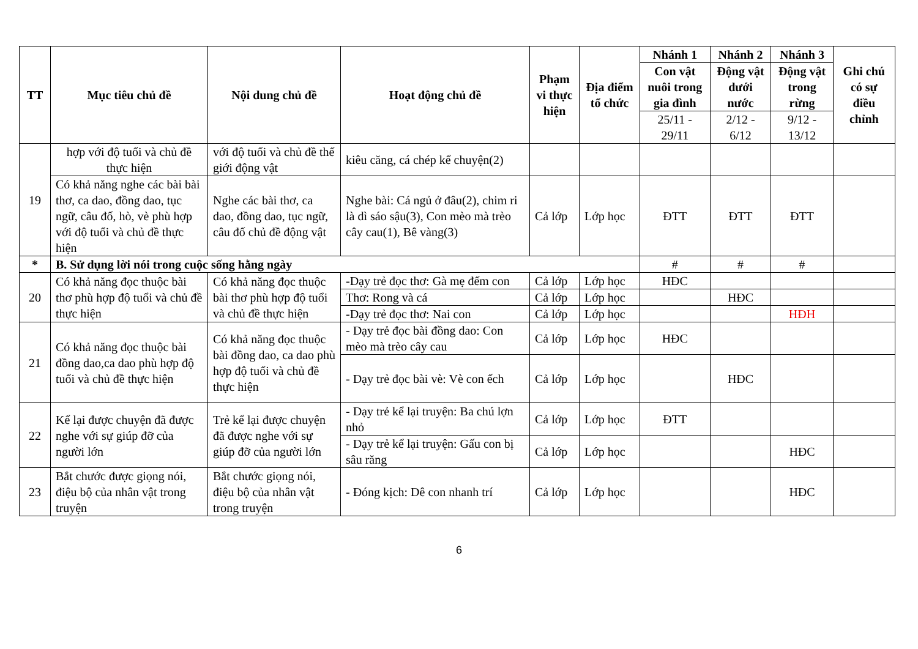| TT | Mục tiêu chủ đề | Nội dung chủ đề | Hoạt động chủ đề | Phạm vi thực hiện | Địa điểm tổ chức | Nhánh 1 | Nhánh 2 | Nhánh 3 | Ghi chú có sự điều chỉnh |
| --- | --- | --- | --- | --- | --- | --- | --- | --- | --- |
| | | | | | | Con vật nuôi trong gia đình | Động vật dưới nước | Động vật trong rừng | |
| | | | | | | 25/11 - 29/11 | 2/12 - 6/12 | 9/12 - 13/12 | |
| 19 | hợp với độ tuổi và chủ đề thực hiện | với độ tuổi và chủ đề thế giới động vật | kiêu căng, cá chép kể chuyện(2) | | | | | | |
| | Có khả năng nghe các bài bài thơ, ca dao, đồng dao, tục ngữ, câu đố, hò, vè phù hợp với độ tuổi và chủ đề thực hiện | Nghe các bài thơ, ca dao, đồng dao, tục ngữ, câu đố chủ đề động vật | Nghe bài: Cá ngủ ở đâu(2), chim ri là dì sáo sậu(3), Con mèo mà trèo cây cau(1), Bê vàng(3) | Cả lớp | Lớp học | ĐTT | ĐTT | ĐTT | |
| * | B. Sử dụng lời nói trong cuộc sống hằng ngày | | | | | # | # | # | |
| 20 | Có khả năng đọc thuộc bài thơ phù hợp độ tuổi và chủ đề thực hiện | Có khả năng đọc thuộc bài thơ phù hợp độ tuổi và chủ đề thực hiện | -Dạy trẻ đọc thơ: Gà mẹ đếm con | Cả lớp | Lớp học | HĐC | | | |
| | | | Thơ: Rong và cá | Cả lớp | Lớp học | | HĐC | | |
| | | | -Dạy trẻ đọc thơ: Nai con | Cả lớp | Lớp học | | | HĐH | |
| 21 | Có khả năng đọc thuộc bài đồng dao,ca dao phù hợp độ tuổi và chủ đề thực hiện | Có khả năng đọc thuộc bài đồng dao, ca dao phù hợp độ tuổi và chủ đề thực hiện | - Dạy trẻ đọc bài đồng dao: Con mèo mà trèo cây cau | Cả lớp | Lớp học | HĐC | | | |
| | | | - Dạy trẻ đọc bài vè: Vè con ếch | Cả lớp | Lớp học | | HĐC | | |
| 22 | Kể lại được chuyện đã được nghe với sự giúp đỡ của người lớn | Trẻ kể lại được chuyện đã được nghe với sự giúp đỡ của người lớn | - Dạy trẻ kể lại truyện: Ba chú lợn nhỏ | Cả lớp | Lớp học | ĐTT | | | |
| | | | - Dạy trẻ kể lại truyện: Gấu con bị sâu răng | Cả lớp | Lớp học | | | HĐC | |
| 23 | Bắt chước được giọng nói, điệu bộ của nhân vật trong truyện | Bắt chước giọng nói, điệu bộ của nhân vật trong truyện | - Đóng kịch: Dê con nhanh trí | Cả lớp | Lớp học | | | HĐC | |
6